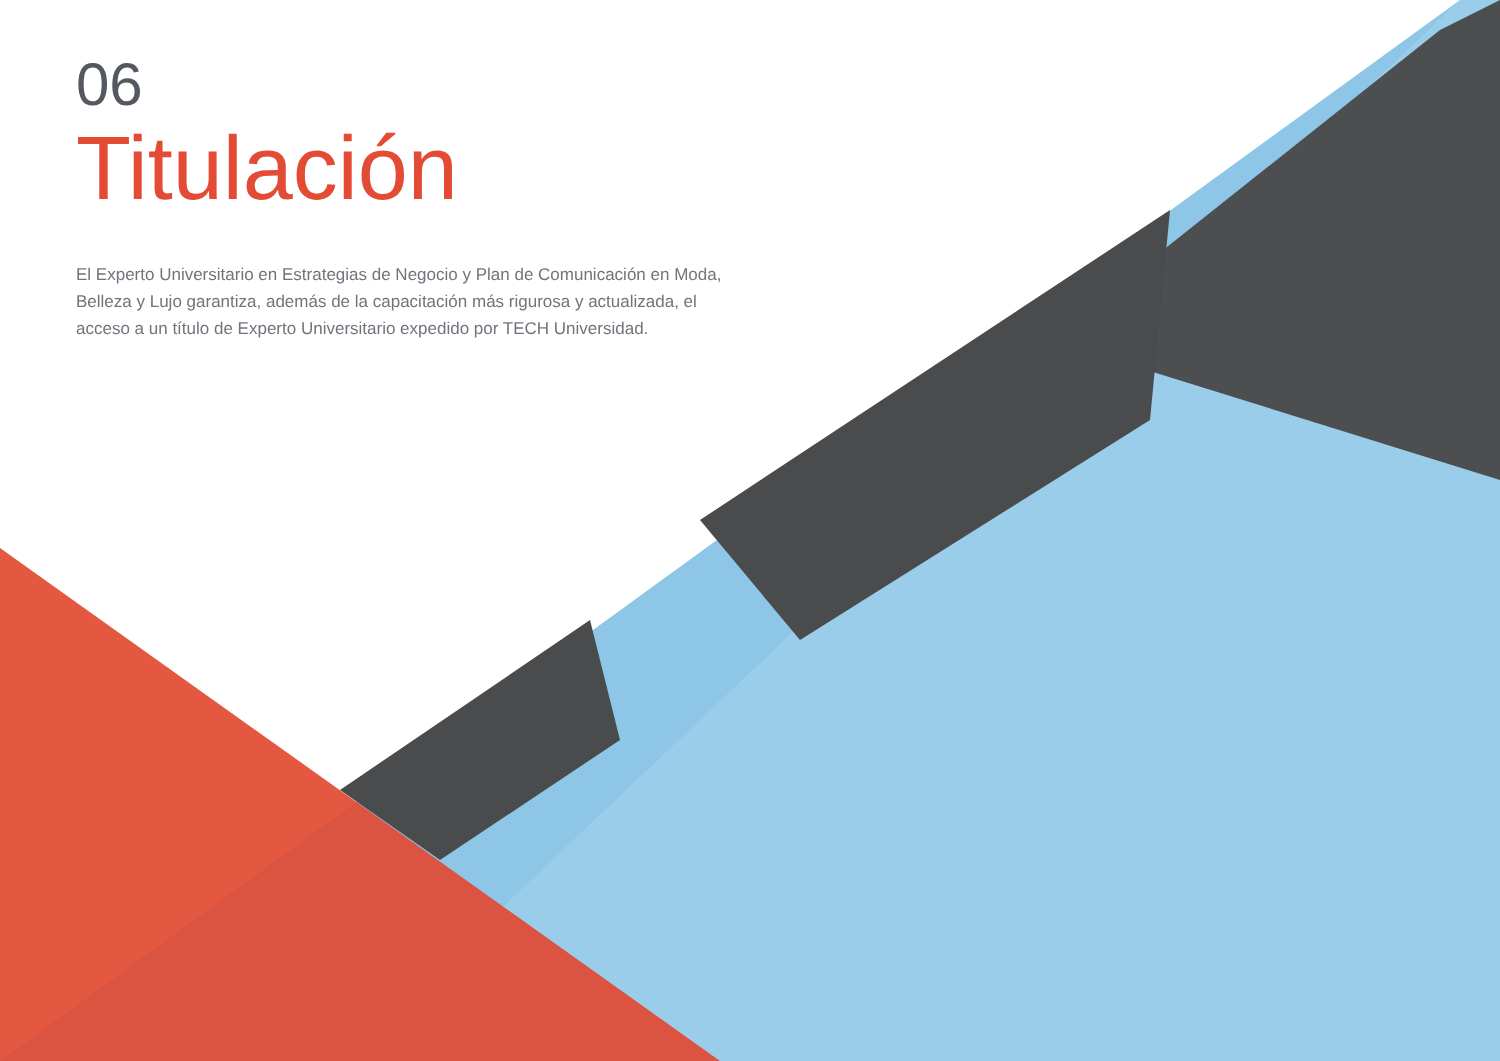06
Titulación
El Experto Universitario en Estrategias de Negocio y Plan de Comunicación en Moda, Belleza y Lujo garantiza, además de la capacitación más rigurosa y actualizada, el acceso a un título de Experto Universitario expedido por TECH Universidad.